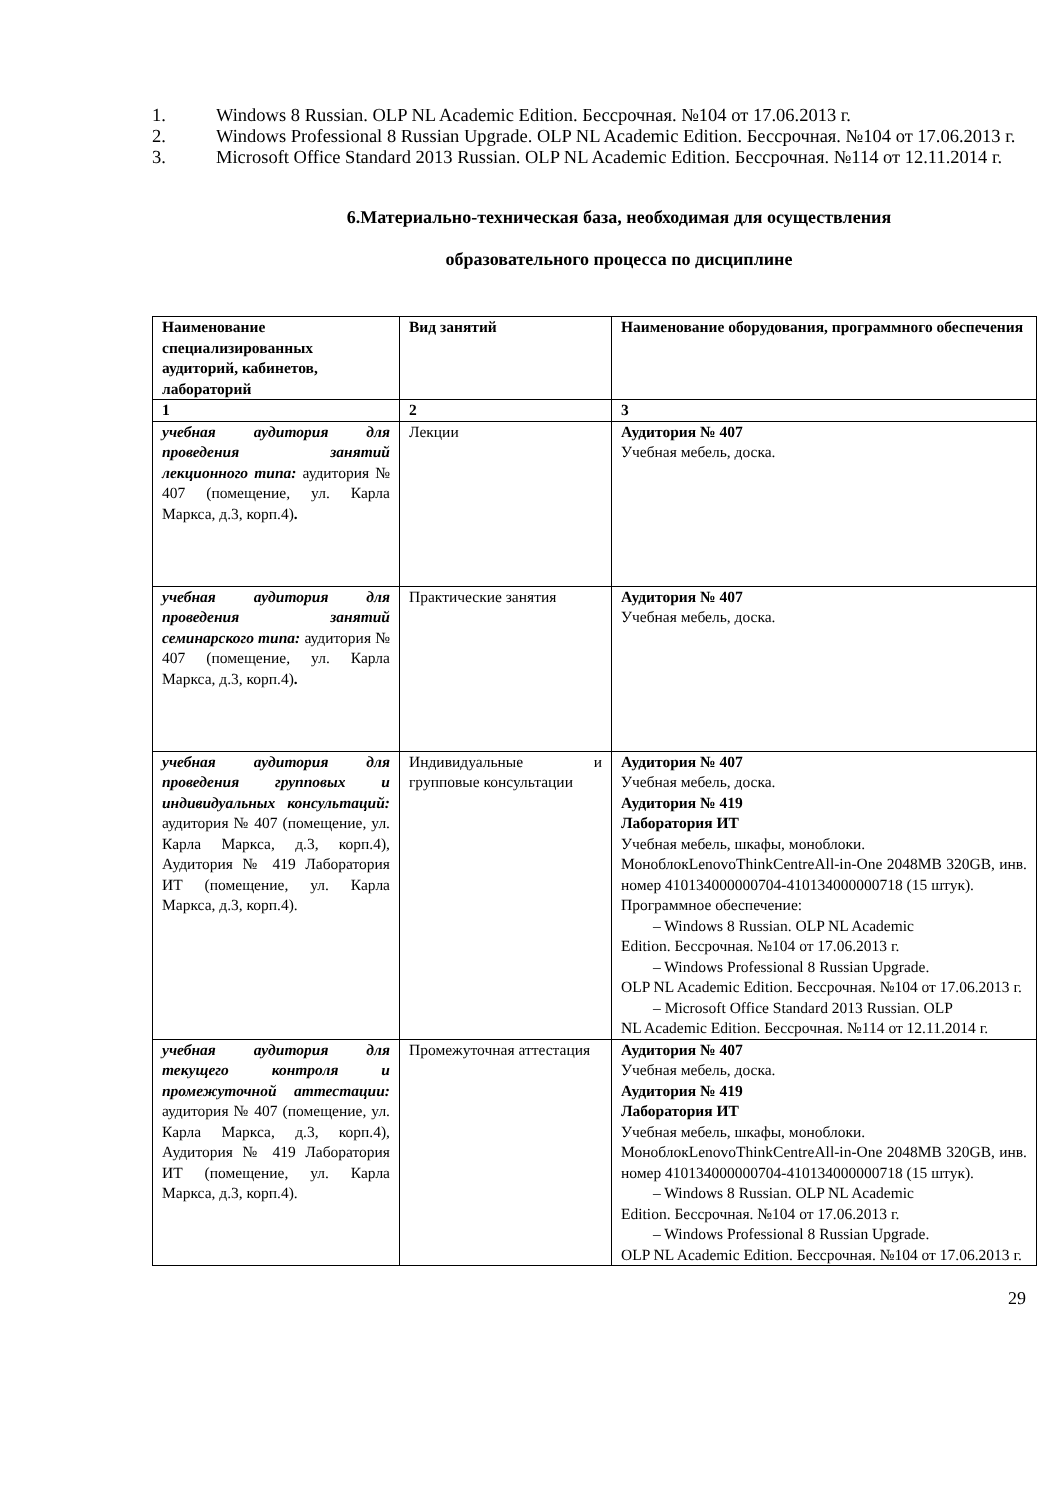1. Windows 8 Russian. OLP NL Academic Edition. Бессрочная. №104 от 17.06.2013 г.
2. Windows Professional 8 Russian Upgrade. OLP NL Academic Edition. Бессрочная. №104 от 17.06.2013 г.
3. Microsoft Office Standard 2013 Russian. OLP NL Academic Edition. Бессрочная. №114 от 12.11.2014 г.
6.Материально-техническая база, необходимая для осуществления
образовательного процесса по дисциплине
| Наименование специализированных аудиторий, кабинетов, лабораторий | Вид занятий | Наименование оборудования, программного обеспечения |
| --- | --- | --- |
| 1 | 2 | 3 |
| учебная аудитория для проведения занятий лекционного типа: аудитория № 407 (помещение, ул. Карла Маркса, д.3, корп.4) . | Лекции | Аудитория № 407 Учебная мебель, доска. |
| учебная аудитория для проведения занятий семинарского типа: аудитория № 407 (помещение, ул. Карла Маркса, д.3, корп.4) . | Практические занятия | Аудитория № 407 Учебная мебель, доска. |
| учебная аудитория для проведения групповых и индивидуальных консультаций: аудитория № 407 (помещение, ул. Карла Маркса, д.3, корп.4), Аудитория № 419 Лаборатория ИТ (помещение, ул. Карла Маркса, д.3, корп.4). | Индивидуальные и групповые консультации | Аудитория № 407 Учебная мебель, доска. Аудитория № 419 Лаборатория ИТ Учебная мебель, шкафы, моноблоки. МоноблокLenovoThinkCentreAll-in-One 2048MB 320GB, инв. номер 410134000000704-410134000000718 (15 штук). Программное обеспечение: – Windows 8 Russian. OLP NL Academic Edition. Бессрочная. №104 от 17.06.2013 г. – Windows Professional 8 Russian Upgrade. OLP NL Academic Edition. Бессрочная. №104 от 17.06.2013 г. – Microsoft Office Standard 2013 Russian. OLP NL Academic Edition. Бессрочная. №114 от 12.11.2014 г. |
| учебная аудитория для текущего контроля и промежуточной аттестации: аудитория № 407 (помещение, ул. Карла Маркса, д.3, корп.4), Аудитория № 419 Лаборатория ИТ (помещение, ул. Карла Маркса, д.3, корп.4). | Промежуточная аттестация | Аудитория № 407 Учебная мебель, доска. Аудитория № 419 Лаборатория ИТ Учебная мебель, шкафы, моноблоки. МоноблокLenovoThinkCentreAll-in-One 2048MB 320GB, инв. номер 410134000000704-410134000000718 (15 штук). – Windows 8 Russian. OLP NL Academic Edition. Бессрочная. №104 от 17.06.2013 г. – Windows Professional 8 Russian Upgrade. OLP NL Academic Edition. Бессрочная. №104 от 17.06.2013 г. |
29